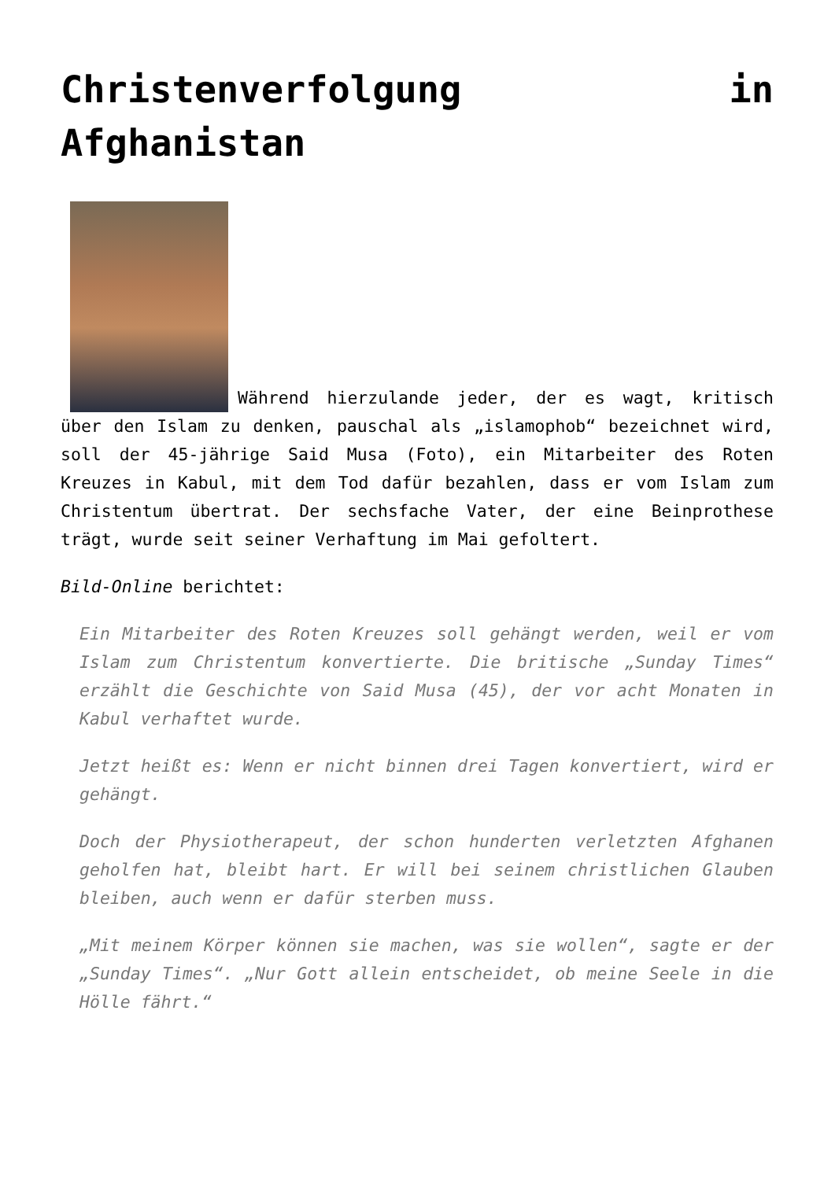Christenverfolgung in Afghanistan
Während hierzulande jeder, der es wagt, kritisch über den Islam zu denken, pauschal als „islamophob“ bezeichnet wird, soll der 45-jährige Said Musa (Foto), ein Mitarbeiter des Roten Kreuzes in Kabul, mit dem Tod dafür bezahlen, dass er vom Islam zum Christentum übertrat. Der sechsfache Vater, der eine Beinprothese trägt, wurde seit seiner Verhaftung im Mai gefoltert.
Bild-Online berichtet:
Ein Mitarbeiter des Roten Kreuzes soll gehängt werden, weil er vom Islam zum Christentum konvertierte. Die britische „Sunday Times“ erzählt die Geschichte von Said Musa (45), der vor acht Monaten in Kabul verhaftet wurde.
Jetzt heißt es: Wenn er nicht binnen drei Tagen konvertiert, wird er gehängt.
Doch der Physiotherapeut, der schon hunderten verletzten Afghanen geholfen hat, bleibt hart. Er will bei seinem christlichen Glauben bleiben, auch wenn er dafür sterben muss.
„Mit meinem Körper können sie machen, was sie wollen“, sagte er der „Sunday Times“. „Nur Gott allein entscheidet, ob meine Seele in die Hölle fährt.“